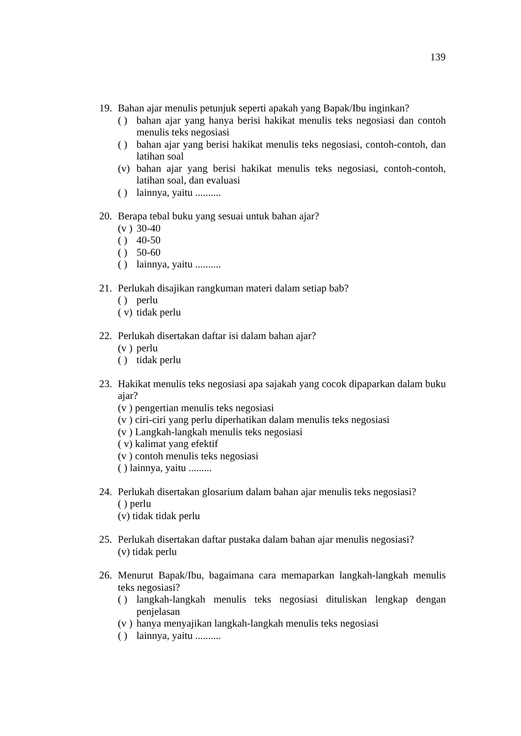139
19. Bahan ajar menulis petunjuk seperti apakah yang Bapak/Ibu inginkan?
( ) bahan ajar yang hanya berisi hakikat menulis teks negosiasi dan contoh menulis teks negosiasi
( ) bahan ajar yang berisi hakikat menulis teks negosiasi, contoh-contoh, dan latihan soal
(v) bahan ajar yang berisi hakikat menulis teks negosiasi, contoh-contoh, latihan soal, dan evaluasi
( ) lainnya, yaitu ..........
20. Berapa tebal buku yang sesuai untuk bahan ajar?
(v ) 30-40
( ) 40-50
( ) 50-60
( ) lainnya, yaitu ..........
21. Perlukah disajikan rangkuman materi dalam setiap bab?
( ) perlu
( v) tidak perlu
22. Perlukah disertakan daftar isi dalam bahan ajar?
(v ) perlu
( ) tidak perlu
23. Hakikat menulis teks negosiasi apa sajakah yang cocok dipaparkan dalam buku ajar?
(v ) pengertian menulis teks negosiasi
(v ) ciri-ciri yang perlu diperhatikan dalam menulis teks negosiasi
(v ) Langkah-langkah menulis teks negosiasi
( v) kalimat yang efektif
(v ) contoh menulis teks negosiasi
( ) lainnya, yaitu .........
24. Perlukah disertakan glosarium dalam bahan ajar menulis teks negosiasi?
( ) perlu
(v) tidak tidak perlu
25. Perlukah disertakan daftar pustaka dalam bahan ajar menulis negosiasi?
(v) tidak perlu
26. Menurut Bapak/Ibu, bagaimana cara memaparkan langkah-langkah menulis teks negosiasi?
( ) langkah-langkah menulis teks negosiasi dituliskan lengkap dengan penjelasan
(v ) hanya menyajikan langkah-langkah menulis teks negosiasi
( ) lainnya, yaitu ..........